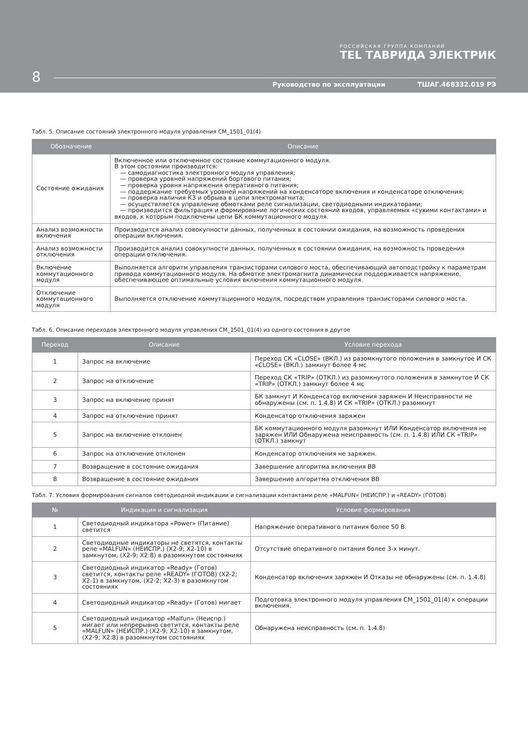РОССИЙСКАЯ ГРУППА КОМПАНИЙ
TEL ТАВРИДА ЭЛЕКТРИК
8
Руководство по эксплуатации ТШАГ.468332.019 РЭ
Табл. 5. Описание состояний электронного модуля управления CM_1501_01(4)
| Обозначение | Описание |
| --- | --- |
| Состояние ожидания | Включенное или отключенное состояние коммутационного модуля. В этом состоянии производится: — самодиагностика электронного модуля управления; — проверка уровней напряжений бортового питания; — проверка уровня напряжения оперативного питания; — поддержание требуемых уровней напряжений на конденсаторе включения и конденсаторе отключения; — проверка наличия КЗ и обрыва в цепи электромагнита; — осуществляется управление обмотками реле сигнализации, светодиодными индикаторами; — производится фильтрация и формирование логических состояний входов, управляемых «сухими контактами» и входов, к которым подключены цепи БК коммутационного модуля. |
| Анализ возможности включения | Производится анализ совокупности данных, полученных в состоянии ожидания, на возможность проведения операции включения. |
| Анализ возможности отключения | Производится анализ совокупности данных, полученных в состоянии ожидания, на возможность проведения операции отключения. |
| Включение коммутационного модуля | Выполняется алгоритм управления транзисторами силового моста, обеспечивающий автоподстройку к параметрам привода коммутационного модуля. На обмотке электромагнита динамически поддерживается напряжение, обеспечивающее оптимальные условия включения коммутационного модуля. |
| Отключение коммутационного модуля | Выполняется отключение коммутационного модуля, посредством управления транзисторами силового моста. |
Табл. 6. Описание переходов электронного модуля управления CM_1501_01(4) из одного состояния в другое
| Переход | Описание | Условие перехода |
| --- | --- | --- |
| 1 | Запрос на включение | Переход СК «CLOSE» (ВКЛ.) из разомкнутого положения в замкнутое И СК «CLOSE» (ВКЛ.) замкнут более 4 мс |
| 2 | Запрос на отключение | Переход СК «TRIP» (ОТКЛ.) из разомкнутого положения в замкнутое И СК «TRIP» (ОТКЛ.) замкнут более 4 мс |
| 3 | Запрос на включение принят | БК замкнут И Конденсатор включения заряжен И Неисправности не обнаружены (см. п. 1.4.8) И СК «TRIP» (ОТКЛ.) разомкнут |
| 4 | Запрос на отключение принят | Конденсатор отключения заряжен |
| 5 | Запрос на включение отклонен | БК коммутационного модуля разомкнут ИЛИ Конденсатор включения не заряжен ИЛИ Обнаружена неисправность (см. п. 1.4.8) ИЛИ СК «TRIP» (ОТКЛ.) замкнут |
| 6 | Запрос на отключение отклонен | Конденсатор отключения не заряжен. |
| 7 | Возвращение в состояние ожидания | Завершение алгоритма включения ВВ |
| 8 | Возвращение в состояние ожидания | Завершение алгоритма отключения ВВ |
Табл. 7. Условия формирования сигналов светодиодной индикации и сигнализации контактами реле «MALFUN» (НЕИСПР.) и «READY» (ГОТОВ)
| № | Индикация и сигнализация | Условие формирования |
| --- | --- | --- |
| 1 | Светодиодный индикатора «Power» (Питание) светится | Напряжение оперативного питания более 50 В. |
| 2 | Светодиодные индикаторы не светятся, контакты реле «MALFUN» (НЕИСПР.) (X2-9; X2-10) в замкнутом, (X2-9; X2:8) в разомкнутом состояниях | Отсутствие оперативного питания более 3-х минут. |
| 3 | Светодиодный индикатор «Ready» (Готов) светится, контакты реле «READY» (ГОТОВ) (X2-2; X2-1) в замкнутом, (X2-2; X2-3) в разомкнутом состояниях | Конденсатор включения заряжен И Отказы не обнаружены (см. п. 1.4.8) |
| 4 | Светодиодный индикатор «Ready» (Готов) мигает | Подготовка электронного модуля управления CM_1501_01(4) к операции включения. |
| 5 | Светодиодный индикатор «Malfun» (Неиспр.) мигает или непрерывно светится, контакты реле «MALFUN» (НЕИСПР.) (X2-9; X2-10) в замкнутом, (X2-9; X2:8) в разомкнутом состояниях | Обнаружена неисправность (см. п. 1.4.8) |